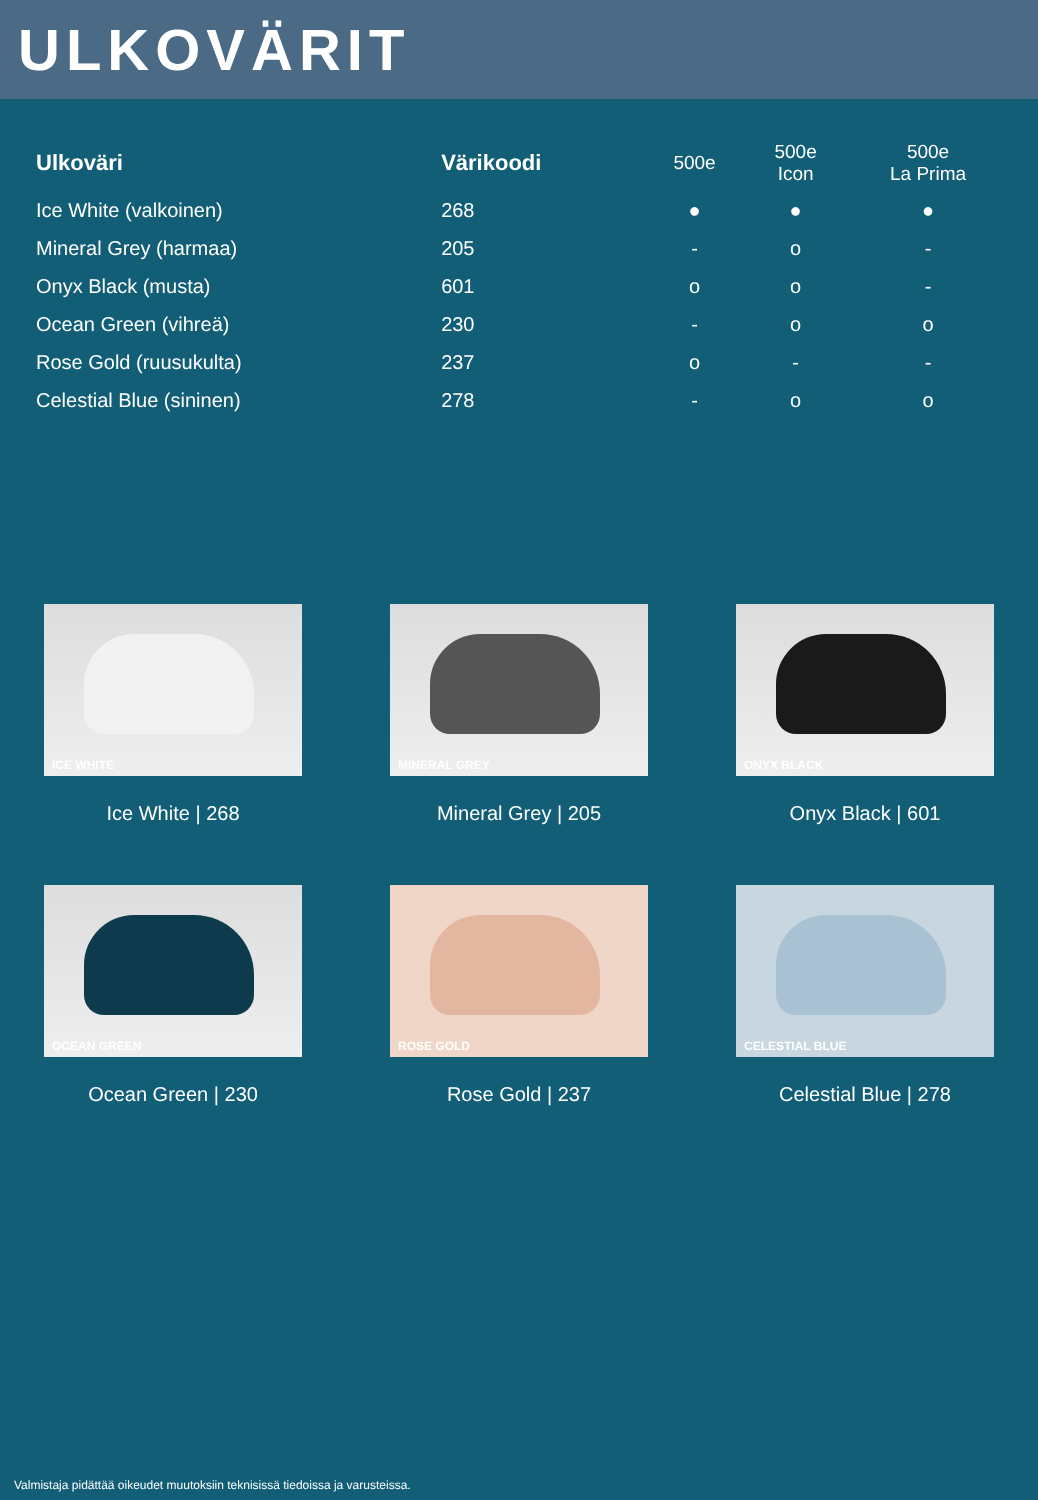ULKOVÄRIT
| Ulkoväri | Värikoodi | 500e | 500e Icon | 500e La Prima |
| --- | --- | --- | --- | --- |
| Ice White (valkoinen) | 268 | ● | ● | ● |
| Mineral Grey (harmaa) | 205 | - | o | - |
| Onyx Black (musta) | 601 | o | o | - |
| Ocean Green (vihreä) | 230 | - | o | o |
| Rose Gold (ruusukulta) | 237 | o | - | - |
| Celestial Blue (sininen) | 278 | - | o | o |
ICE WHITE
Ice White | 268
MINERAL GREY
Mineral Grey | 205
ONYX BLACK
Onyx Black | 601
OCEAN GREEN
Ocean Green | 230
ROSE GOLD
Rose Gold | 237
CELESTIAL BLUE
Celestial Blue | 278
Valmistaja pidättää oikeudet muutoksiin teknisissä tiedoissa ja varusteissa.